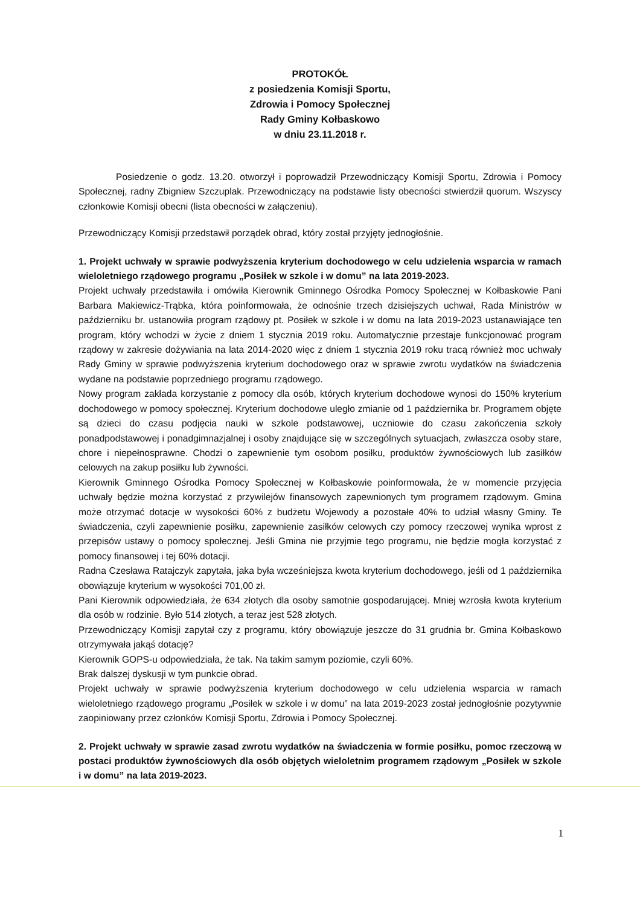PROTOKÓŁ
z posiedzenia Komisji Sportu,
Zdrowia i Pomocy Społecznej
Rady Gminy Kołbaskowo
w dniu 23.11.2018 r.
Posiedzenie o godz. 13.20. otworzył i poprowadził Przewodniczący Komisji Sportu, Zdrowia i Pomocy Społecznej, radny Zbigniew Szczuplak. Przewodniczący na podstawie listy obecności stwierdził quorum. Wszyscy członkowie Komisji obecni (lista obecności w załączeniu).
Przewodniczący Komisji przedstawił porządek obrad, który został przyjęty jednogłośnie.
1. Projekt uchwały w sprawie podwyższenia kryterium dochodowego w celu udzielenia wsparcia w ramach wieloletniego rządowego programu „Posiłek w szkole i w domu” na lata 2019-2023.
Projekt uchwały przedstawiła i omówiła Kierownik Gminnego Ośrodka Pomocy Społecznej w Kołbaskowie Pani Barbara Makiewicz-Trąbka, która poinformowała, że odnośnie trzech dzisiejszych uchwał, Rada Ministrów w październiku br. ustanowiła program rządowy pt. Posiłek w szkole i w domu na lata 2019-2023 ustanawiające ten program, który wchodzi w życie z dniem 1 stycznia 2019 roku. Automatycznie przestaje funkcjonować program rządowy w zakresie dożywiania na lata 2014-2020 więc z dniem 1 stycznia 2019 roku tracą również moc uchwały Rady Gminy w sprawie podwyższenia kryterium dochodowego oraz w sprawie zwrotu wydatków na świadczenia wydane na podstawie poprzedniego programu rządowego.
Nowy program zakłada korzystanie z pomocy dla osób, których kryterium dochodowe wynosi do 150% kryterium dochodowego w pomocy społecznej. Kryterium dochodowe uległo zmianie od 1 października br. Programem objęte są dzieci do czasu podjęcia nauki w szkole podstawowej, uczniowie do czasu zakończenia szkoły ponadpodstawowej i ponadgimnazjalnej i osoby znajdujące się w szczególnych sytuacjach, zwłaszcza osoby stare, chore i niepełnosprawne. Chodzi o zapewnienie tym osobom posiłku, produktów żywnościowych lub zasiłków celowych na zakup posiłku lub żywności.
Kierownik Gminnego Ośrodka Pomocy Społecznej w Kołbaskowie poinformowała, że w momencie przyjęcia uchwały będzie można korzystać z przywilejów finansowych zapewnionych tym programem rządowym. Gmina może otrzymać dotacje w wysokości 60% z budżetu Wojewody a pozostałe 40% to udział własny Gminy. Te świadczenia, czyli zapewnienie posiłku, zapewnienie zasiłków celowych czy pomocy rzeczowej wynika wprost z przepisów ustawy o pomocy społecznej. Jeśli Gmina nie przyjmie tego programu, nie będzie mogła korzystać z pomocy finansowej i tej 60% dotacji.
Radna Czesława Ratajczyk zapytała, jaka była wcześniejsza kwota kryterium dochodowego, jeśli od 1 października obowiązuje kryterium w wysokości 701,00 zł.
Pani Kierownik odpowiedziała, że 634 złotych dla osoby samotnie gospodarującej. Mniej wzrosła kwota kryterium dla osób w rodzinie. Było 514 złotych, a teraz jest 528 złotych.
Przewodniczący Komisji zapytał czy z programu, który obowiązuje jeszcze do 31 grudnia br. Gmina Kołbaskowo otrzymywała jakąś dotację?
Kierownik GOPS-u odpowiedziała, że tak. Na takim samym poziomie, czyli 60%.
Brak dalszej dyskusji w tym punkcie obrad.
Projekt uchwały w sprawie podwyższenia kryterium dochodowego w celu udzielenia wsparcia w ramach wieloletniego rządowego programu „Posiłek w szkole i w domu” na lata 2019-2023 został jednogłośnie pozytywnie zaopiniowany przez członków Komisji Sportu, Zdrowia i Pomocy Społecznej.
2. Projekt uchwały w sprawie zasad zwrotu wydatków na świadczenia w formie posiłku, pomoc rzeczową w postaci produktów żywnościowych dla osób objętych wieloletnim programem rządowym „Posiłek w szkole i w domu” na lata 2019-2023.
1